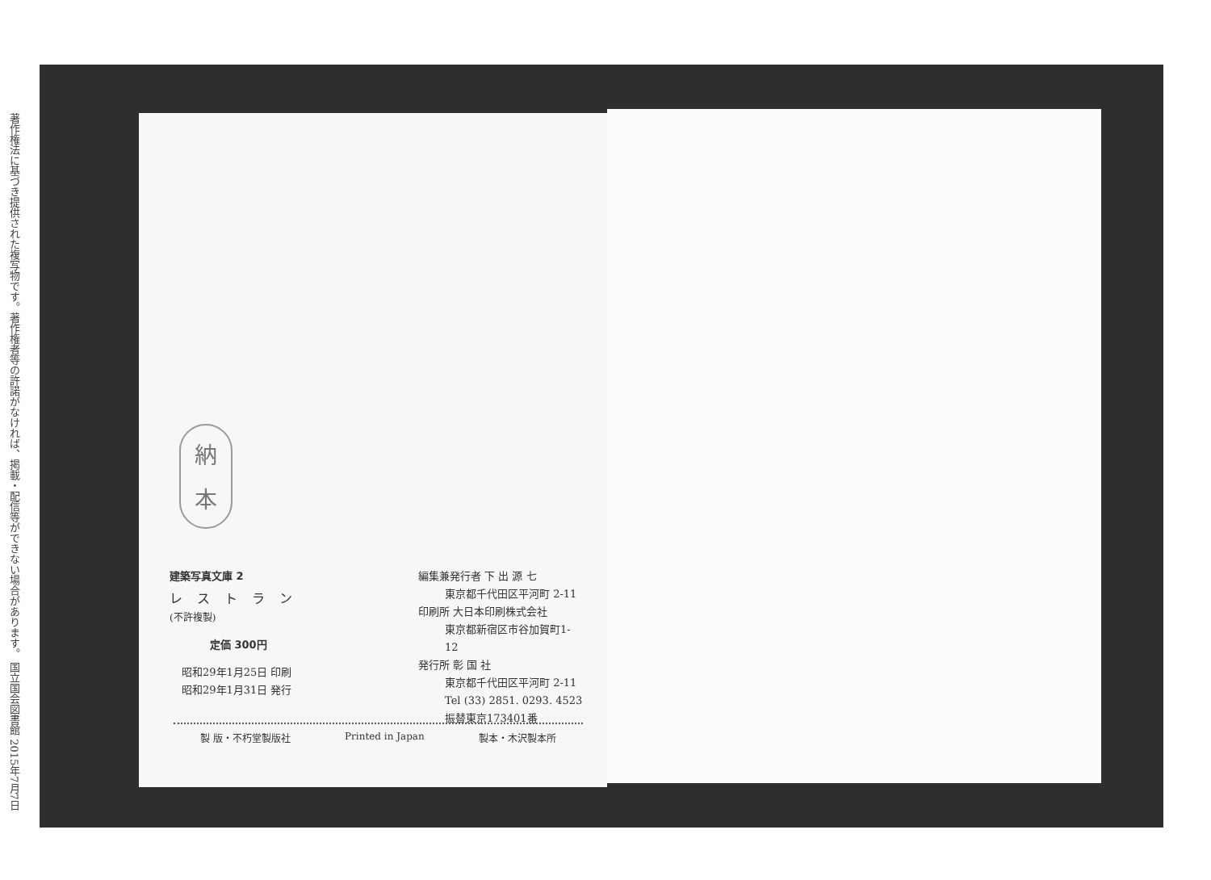著作権法に基づき提供された複写物です。著作権者等の許諾がなければ、掲載・配信等ができない場合があります。 国立国会図書館 2015年7月7日
納
本
建築写真文庫 2
レストラン (不許複製)
定価 300円
昭和29年1月25日 印刷
昭和29年1月31日 発行
編集兼発行者 下 出 源 七
東京都千代田区平河町 2-11
印刷所 大日本印刷株式会社
東京都新宿区市谷加賀町1-12
発行所 彰 国 社
東京都千代田区平河町 2-11
Tel (33) 2851. 0293. 4523
振替東京173401番
製 版・不朽堂製版社 Printed in Japan 製本・木沢製本所